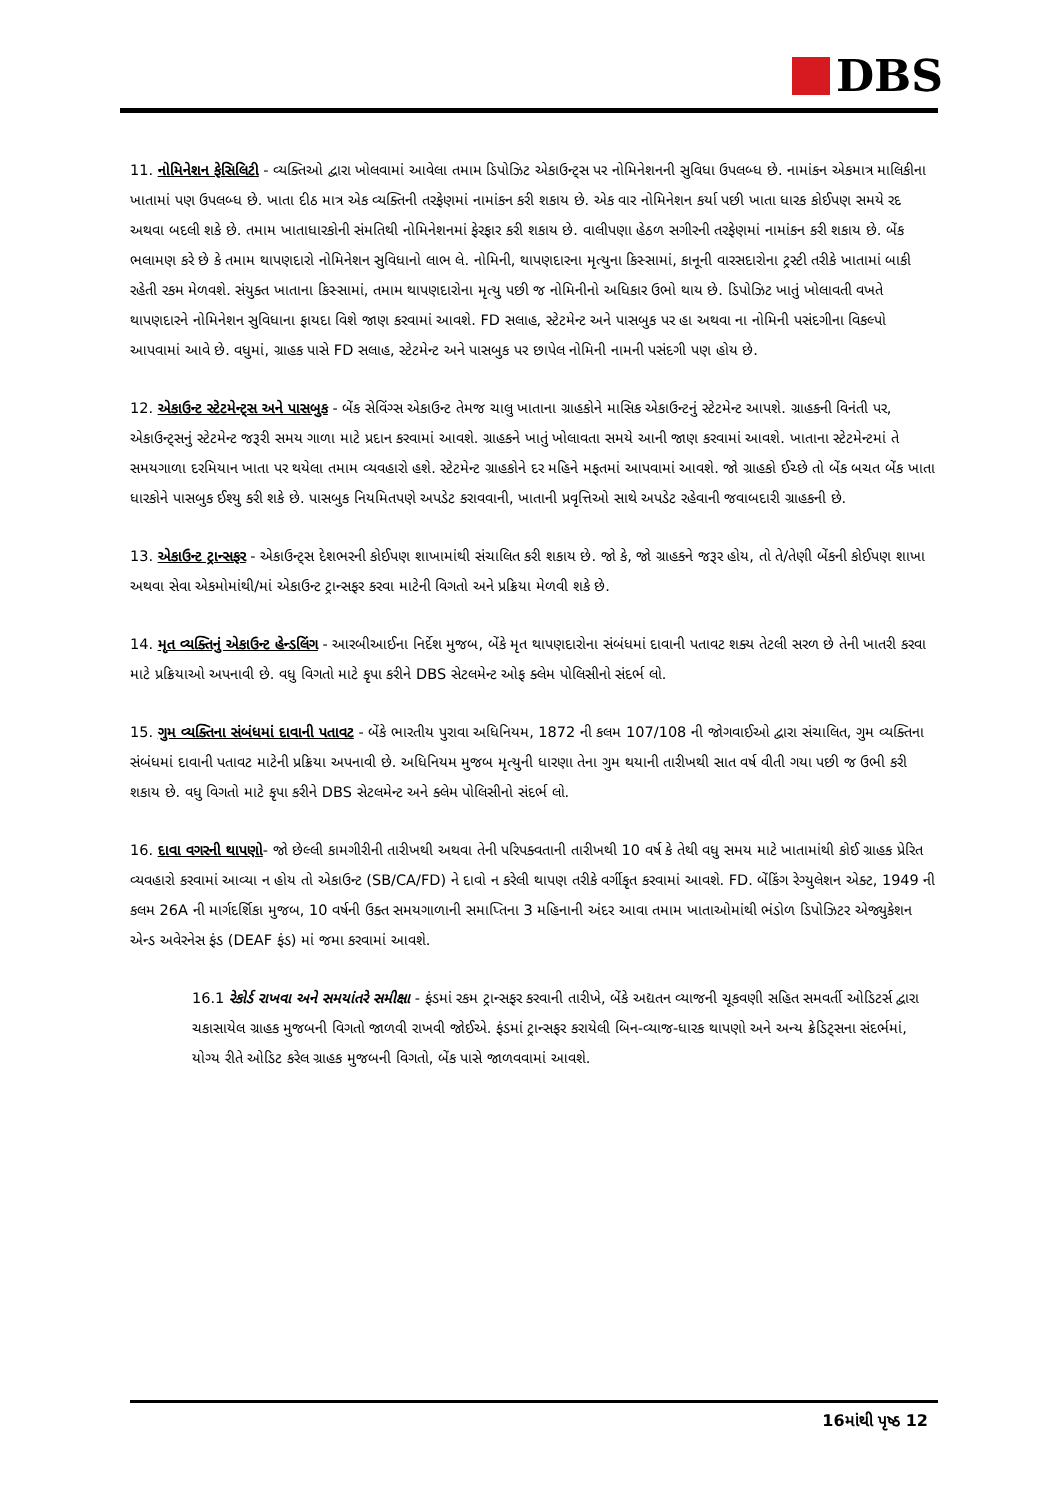DBS
11. નોમિનેશન ફેસિલિટી - વ્યક્તિઓ દ્વારા ખોલવામાં આવેલા તમામ ડિપોઝિટ એકાઉન્ટ્સ પર નોમિનેશનની સુવિધા ઉપલબ્ધ છે. નામાંકન એકમાત્ર માલિકીના ખાતામાં પણ ઉપલબ્ધ છે. ખાતા દીઠ માત્ર એક વ્યક્તિની તરફેણમાં નામાંકન કરી શકાય છે. એક વાર નોમિનેશન કર્યા પછી ખાતા ધારક કોઈપણ સમયે રદ અથવા બદલી શકે છે. તમામ ખાતાધારકોની સંમતિથી નોમિનેશનમાં ફેરફાર કરી શકાય છે. વાલીપણા હેઠળ સગીરની તરફેણમાં નામાંકન કરી શકાય છે. બેંક ભલામણ કરે છે કે તમામ થાપણદારો નોમિનેશન સુવિધાનો લાભ લે. નોમિની, થાપણદારના મૃત્યુના કિસ્સામાં, કાનૂની વારસદારોના ટ્રસ્ટી તરીકે ખાતામાં બાકી રહેતી રકમ મેળવશે. સંયુક્ત ખાતાના કિસ્સામાં, તમામ થાપણદારોના મૃત્યુ પછી જ નોમિનીનો અધિકાર ઉભો થાય છે. ડિપોઝિટ ખાતું ખોલાવતી વખતે થાપણદારને નોમિનેશન સુવિધાના ફાયદા વિશે જાણ કરવામાં આવશે. FD સલાહ, સ્ટેટમેન્ટ અને પાસબુક પર હા અથવા ના નોમિની પસંદગીના વિકલ્પો આપવામાં આવે છે. વધુમાં, ગ્રાહક પાસે FD સલાહ, સ્ટેટમેન્ટ અને પાસબુક પર છાપેલ નોમિની નામની પસંદગી પણ હોય છે.
12. એકાઉન્ટ સ્ટેટમેન્ટ્સ અને પાસબુક - બેંક સેવિંગ્સ એકાઉન્ટ તેમજ ચાલુ ખાતાના ગ્રાહકોને માસિક એકાઉન્ટનું સ્ટેટમેન્ટ આપશે. ગ્રાહકની વિનંતી પર, એકાઉન્ટ્સનું સ્ટેટમેન્ટ જરૂરી સમય ગાળા માટે પ્રદાન કરવામાં આવશે. ગ્રાહકને ખાતું ખોલાવતા સમયે આની જાણ કરવામાં આવશે. ખાતાના સ્ટેટમેન્ટમાં તે સમયગાળા દરમિયાન ખાતા પર થયેલા તમામ વ્યવહારો હશે. સ્ટેટમેન્ટ ગ્રાહકોને દર મહિને મફતમાં આપવામાં આવશે. જો ગ્રાહકો ઈચ્છે તો બેંક બચત બેંક ખાતા ધારકોને પાસબુક ઈશ્યુ કરી શકે છે. પાસબુક નિયમિતપણે અપડેટ કરાવવાની, ખાતાની પ્રવૃત્તિઓ સાથે અપડેટ રહેવાની જવાબદારી ગ્રાહકની છે.
13. એકાઉન્ટ ટ્રાન્સફર - એકાઉન્ટ્સ દેશભરની કોઈપણ શાખામાંથી સંચાલિત કરી શકાય છે. જો કે, જો ગ્રાહકને જરૂર હોય, તો તે/તેણી બેંકની કોઈપણ શાખા અથવા સેવા એકમોમાંથી/માં એકાઉન્ટ ટ્રાન્સફર કરવા માટેની વિગતો અને પ્રક્રિયા મેળવી શકે છે.
14. મૃત વ્યક્તિનું એકાઉન્ટ હેન્ડલિંગ - આરબીઆઈના નિર્દેશ મુજબ, બેંકે મૃત થાપણદારોના સંબંધમાં દાવાની પતાવટ શક્ય તેટલી સરળ છે તેની ખાતરી કરવા માટે પ્રક્રિયાઓ અપનાવી છે. વધુ વિગતો માટે કૃપા કરીને DBS સેટલમેન્ટ ઓફ ક્લેમ પોલિસીનો સંદર્ભ લો.
15. ગુમ વ્યક્તિના સંબંધમાં દાવાની પતાવટ - બેંકે ભારતીય પુરાવા અધિનિયમ, 1872 ની કલમ 107/108 ની જોગવાઈઓ દ્વારા સંચાલિત, ગુમ વ્યક્તિના સંબંધમાં દાવાની પતાવટ માટેની પ્રક્રિયા અપનાવી છે. અધિનિયમ મુજબ મૃત્યુની ધારણા તેના ગુમ થયાની તારીખથી સાત વર્ષ વીતી ગયા પછી જ ઉભી કરી શકાય છે. વધુ વિગતો માટે કૃપા કરીને DBS સેટલમેન્ટ અને ક્લેમ પોલિસીનો સંદર્ભ લો.
16. દાવા વગરની થાપણો- જો છેલ્લી કામગીરીની તારીખથી અથવા તેની પરિપક્વતાની તારીખથી 10 વર્ષ કે તેથી વધુ સમય માટે ખાતામાંથી કોઈ ગ્રાહક પ્રેરિત વ્યવહારો કરવામાં આવ્યા ન હોય તો એકાઉન્ટ (SB/CA/FD) ને દાવો ન કરેલી થાપણ તરીકે વર્ગીકૃત કરવામાં આવશે. FD. બેંકિંગ રેગ્યુલેશન એક્ટ, 1949 ની કલમ 26A ની માર્ગદર્શિકા મુજબ, 10 વર્ષની ઉક્ત સમયગાળાની સમાપ્તિના 3 મહિનાની અંદર આવા તમામ ખાતાઓમાંથી ભંડોળ ડિપોઝિટર એજ્યુકેશન એન્ડ અવેરનેસ ફંડ (DEAF ફંડ) માં જમા કરવામાં આવશે.
16.1 રેકોર્ડ રાખવા અને સમયાંતરે સમીક્ષા - ફંડમાં રકમ ટ્રાન્સફર કરવાની તારીખે, બેંકે અદ્યતન વ્યાજની ચૂકવણી સહિત સમવર્તી ઓડિટર્સ દ્વારા ચકાસાયેલ ગ્રાહક મુજબની વિગતો જાળવી રાખવી જોઈએ. ફંડમાં ટ્રાન્સફર કરાયેલી બિન-વ્યાજ-ધારક થાપણો અને અન્ય ક્રેડિટ્સના સંદર્ભમાં, યોગ્ય રીતે ઓડિટ કરેલ ગ્રાહક મુજબની વિગતો, બેંક પાસે જાળવવામાં આવશે.
16માંથી પૃષ્ઠ 12